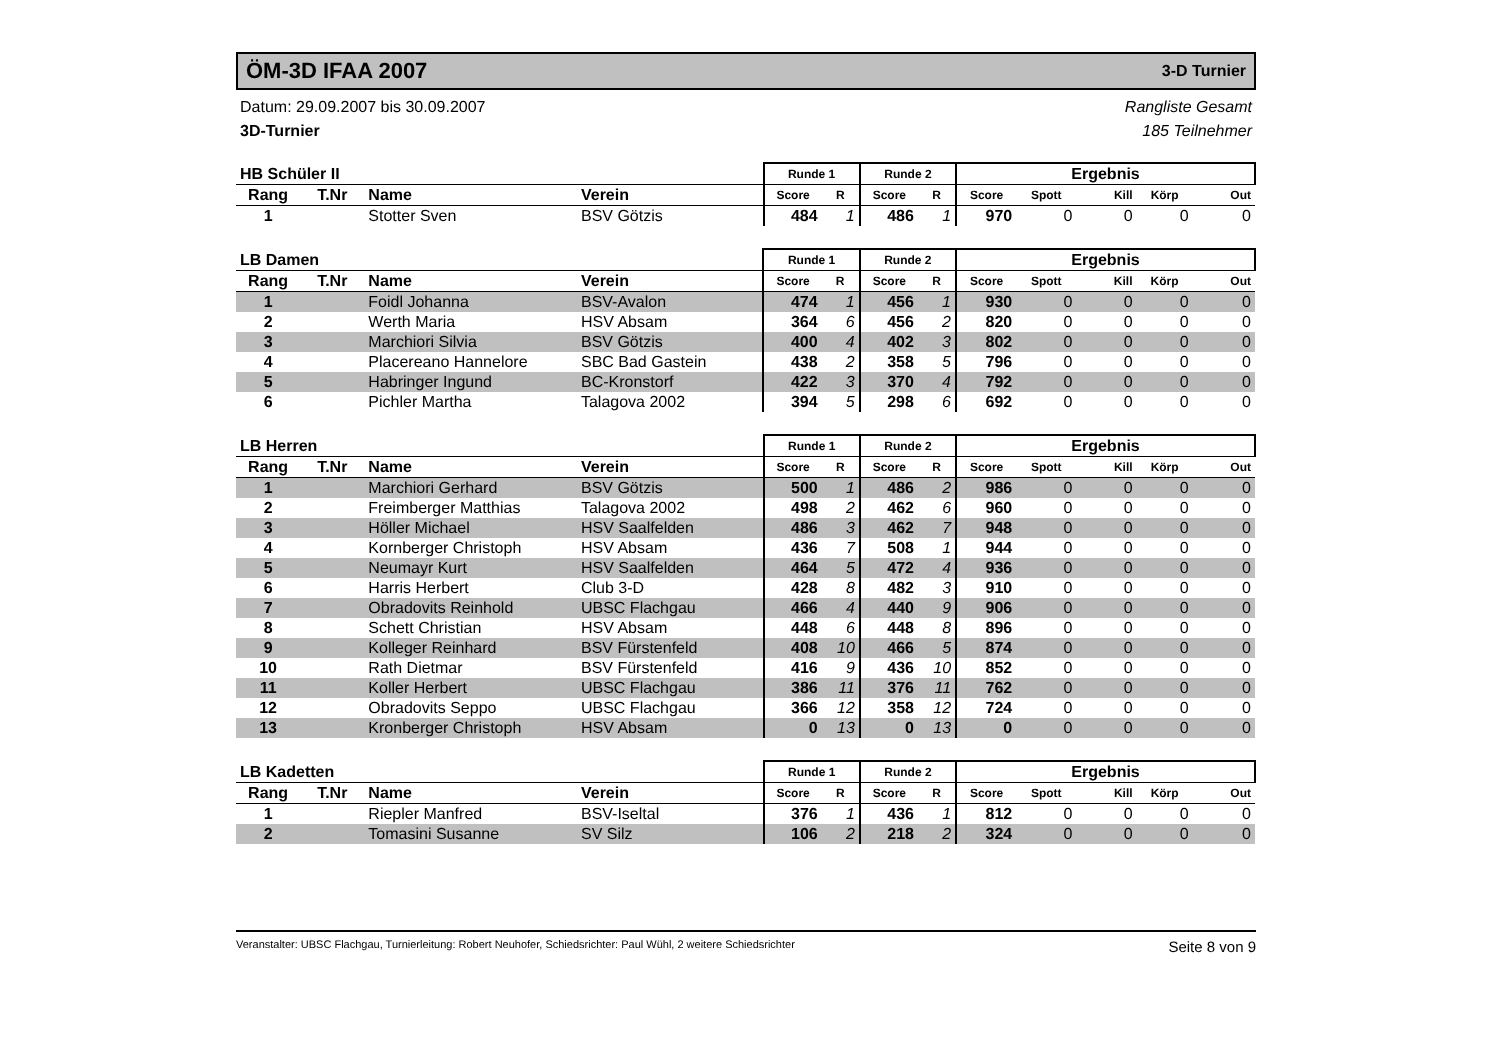ÖM-3D IFAA 2007
3-D Turnier
Datum: 29.09.2007 bis 30.09.2007 Rangliste Gesamt
3D-Turnier 185 Teilnehmer
| HB Schüler II | | | | Runde 1 | | Runde 2 | | Ergebnis | | | | |
| --- | --- | --- | --- | --- | --- | --- | --- | --- | --- | --- | --- | --- |
| Rang | T.Nr | Name | Verein | Score | R | Score | R | Score | Spott | Kill | Körp | Out |
| 1 | | Stotter Sven | BSV Götzis | 484 | 1 | 486 | 1 | 970 | 0 | 0 | 0 | 0 |
| LB Damen | | | | Runde 1 | | Runde 2 | | Ergebnis | | | | |
| --- | --- | --- | --- | --- | --- | --- | --- | --- | --- | --- | --- | --- |
| Rang | T.Nr | Name | Verein | Score | R | Score | R | Score | Spott | Kill | Körp | Out |
| 1 | | Foidl Johanna | BSV-Avalon | 474 | 1 | 456 | 1 | 930 | 0 | 0 | 0 | 0 |
| 2 | | Werth Maria | HSV Absam | 364 | 6 | 456 | 2 | 820 | 0 | 0 | 0 | 0 |
| 3 | | Marchiori Silvia | BSV Götzis | 400 | 4 | 402 | 3 | 802 | 0 | 0 | 0 | 0 |
| 4 | | Placereano Hannelore | SBC Bad Gastein | 438 | 2 | 358 | 5 | 796 | 0 | 0 | 0 | 0 |
| 5 | | Habringer Ingund | BC-Kronstorf | 422 | 3 | 370 | 4 | 792 | 0 | 0 | 0 | 0 |
| 6 | | Pichler Martha | Talagova 2002 | 394 | 5 | 298 | 6 | 692 | 0 | 0 | 0 | 0 |
| LB Herren | | | | Runde 1 | | Runde 2 | | Ergebnis | | | | |
| --- | --- | --- | --- | --- | --- | --- | --- | --- | --- | --- | --- | --- |
| Rang | T.Nr | Name | Verein | Score | R | Score | R | Score | Spott | Kill | Körp | Out |
| 1 | | Marchiori Gerhard | BSV Götzis | 500 | 1 | 486 | 2 | 986 | 0 | 0 | 0 | 0 |
| 2 | | Freimberger Matthias | Talagova 2002 | 498 | 2 | 462 | 6 | 960 | 0 | 0 | 0 | 0 |
| 3 | | Höller Michael | HSV Saalfelden | 486 | 3 | 462 | 7 | 948 | 0 | 0 | 0 | 0 |
| 4 | | Kornberger Christoph | HSV Absam | 436 | 7 | 508 | 1 | 944 | 0 | 0 | 0 | 0 |
| 5 | | Neumayr Kurt | HSV Saalfelden | 464 | 5 | 472 | 4 | 936 | 0 | 0 | 0 | 0 |
| 6 | | Harris Herbert | Club 3-D | 428 | 8 | 482 | 3 | 910 | 0 | 0 | 0 | 0 |
| 7 | | Obradovits Reinhold | UBSC Flachgau | 466 | 4 | 440 | 9 | 906 | 0 | 0 | 0 | 0 |
| 8 | | Schett Christian | HSV Absam | 448 | 6 | 448 | 8 | 896 | 0 | 0 | 0 | 0 |
| 9 | | Kolleger Reinhard | BSV Fürstenfeld | 408 | 10 | 466 | 5 | 874 | 0 | 0 | 0 | 0 |
| 10 | | Rath Dietmar | BSV Fürstenfeld | 416 | 9 | 436 | 10 | 852 | 0 | 0 | 0 | 0 |
| 11 | | Koller Herbert | UBSC Flachgau | 386 | 11 | 376 | 11 | 762 | 0 | 0 | 0 | 0 |
| 12 | | Obradovits Seppo | UBSC Flachgau | 366 | 12 | 358 | 12 | 724 | 0 | 0 | 0 | 0 |
| 13 | | Kronberger Christoph | HSV Absam | 0 | 13 | 0 | 13 | 0 | 0 | 0 | 0 | 0 |
| LB Kadetten | | | | Runde 1 | | Runde 2 | | Ergebnis | | | | |
| --- | --- | --- | --- | --- | --- | --- | --- | --- | --- | --- | --- | --- |
| Rang | T.Nr | Name | Verein | Score | R | Score | R | Score | Spott | Kill | Körp | Out |
| 1 | | Riepler Manfred | BSV-Iseltal | 376 | 1 | 436 | 1 | 812 | 0 | 0 | 0 | 0 |
| 2 | | Tomasini Susanne | SV Silz | 106 | 2 | 218 | 2 | 324 | 0 | 0 | 0 | 0 |
Veranstalter: UBSC Flachgau, Turnierleitung: Robert Neuhofer, Schiedsrichter: Paul Wühl, 2 weitere Schiedsrichter Seite 8 von 9